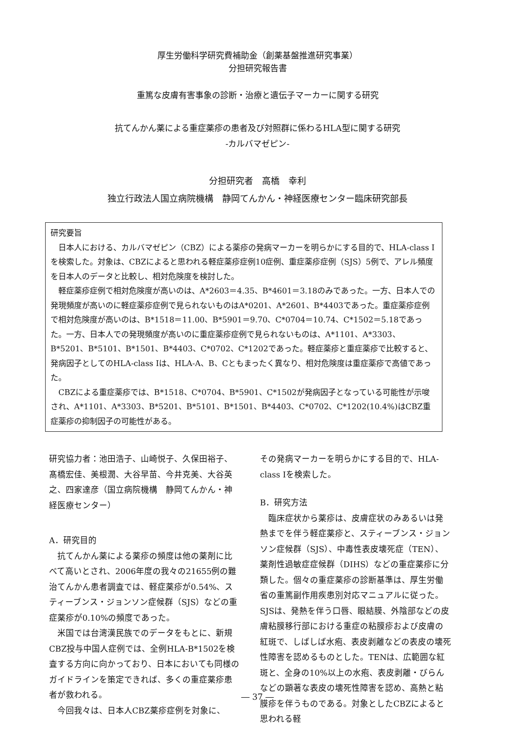厚生労働科学研究費補助金（創薬基盤推進研究事業）
分担研究報告書
重篤な皮膚有害事象の診断・治療と遺伝子マーカーに関する研究
抗てんかん薬による重症薬疹の患者及び対照群に係わるHLA型に関する研究
-カルバマゼピン-
分担研究者　高橋　幸利
独立行政法人国立病院機構　静岡てんかん・神経医療センター臨床研究部長
研究要旨
日本人における、カルバマゼピン（CBZ）による薬疹の発病マーカーを明らかにする目的で、HLA-class Iを検索した。対象は、CBZによると思われる軽症薬疹症例10症例、重症薬疹症例（SJS）5例で、アレル頻度を日本人のデータと比較し、相対危険度を検討した。
軽症薬疹症例で相対危険度が高いのは、A*2603＝4.35、B*4601＝3.18のみであった。一方、日本人での発現頻度が高いのに軽症薬疹症例で見られないものはA*0201、A*2601、B*4403であった。重症薬疹症例で相対危険度が高いのは、B*1518＝11.00、B*5901＝9.70、C*0704＝10.74、C*1502＝5.18であった。一方、日本人での発現頻度が高いのに重症薬疹症例で見られないものは、A*1101、A*3303、B*5201、B*5101、B*1501、B*4403、C*0702、C*1202であった。軽症薬疹と重症薬疹で比較すると、発病因子としてのHLA-class Iは、HLA-A、B、Cともまったく異なり、相対危険度は重症薬疹で高値であった。
CBZによる重症薬疹では、B*1518、C*0704、B*5901、C*1502が発病因子となっている可能性が示唆され、A*1101、A*3303、B*5201、B*5101、B*1501、B*4403、C*0702、C*1202(10.4%)はCBZ重症薬疹の抑制因子の可能性がある。
研究協力者：池田浩子、山崎悦子、久保田裕子、髙橋宏佳、美根潤、大谷早苗、今井克美、大谷英之、四家達彦（国立病院機構　静岡てんかん・神経医療センター）
A．研究目的
抗てんかん薬による薬疹の頻度は他の薬剤に比べて高いとされ、2006年度の我々の21655例の難治てんかん患者調査では、軽症薬疹が0.54%、スティーブンス・ジョンソン症候群（SJS）などの重症薬疹が0.10%の頻度であった。
米国では台湾漢民族でのデータをもとに、新規CBZ投与中国人症例では、全例HLA-B*1502を検査する方向に向かっており、日本においても同様のガイドラインを策定できれば、多くの重症薬疹患者が救われる。
今回我々は、日本人CBZ薬疹症例を対象に、
その発病マーカーを明らかにする目的で、HLA-class Iを検索した。
B．研究方法
臨床症状から薬疹は、皮膚症状のみあるいは発熱までを伴う軽症薬疹と、スティーブンス・ジョンソン症候群（SJS）、中毒性表皮壊死症（TEN）、薬剤性過敏症症候群（DIHS）などの重症薬疹に分類した。個々の重症薬疹の診断基準は、厚生労働省の重篤副作用疾患別対応マニュアルに従った。SJSは、発熱を伴う口唇、眼結膜、外陰部などの皮膚粘膜移行部における重症の粘膜疹および皮膚の紅斑で、しばしば水疱、表皮剥離などの表皮の壊死性障害を認めるものとした。TENは、広範囲な紅斑と、全身の10%以上の水疱、表皮剥離・びらんなどの顕著な表皮の壊死性障害を認め、高熱と粘膜疹を伴うものである。対象としたCBZによると思われる軽
― 37 ―